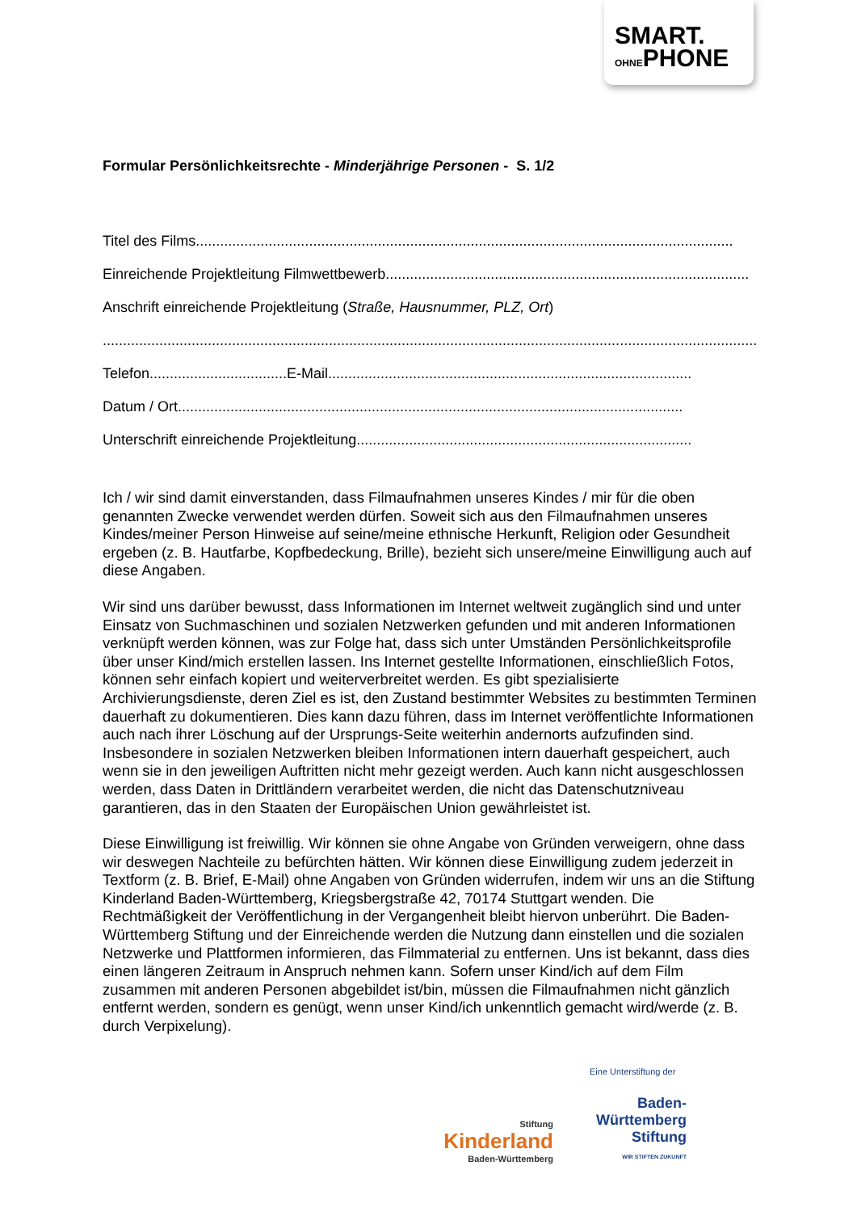SMART.
OHNEPHONE
Formular Persönlichkeitsrechte - Minderjährige Personen - S. 1/2
Titel des Films.....................................................................................................................................
Einreichende Projektleitung Filmwettbewerb..........................................................................................
Anschrift einreichende Projektleitung (Straße, Hausnummer, PLZ, Ort)
....................................................................................................................................................................
Telefon..................................E-Mail..........................................................................................
Datum / Ort.............................................................................................................................
Unterschrift einreichende Projektleitung...................................................................................
Ich / wir sind damit einverstanden, dass Filmaufnahmen unseres Kindes / mir für die oben genannten Zwecke verwendet werden dürfen. Soweit sich aus den Filmaufnahmen unseres Kindes/meiner Person Hinweise auf seine/meine ethnische Herkunft, Religion oder Gesundheit ergeben (z. B. Hautfarbe, Kopfbedeckung, Brille), bezieht sich unsere/meine Einwilligung auch auf diese Angaben.
Wir sind uns darüber bewusst, dass Informationen im Internet weltweit zugänglich sind und unter Einsatz von Suchmaschinen und sozialen Netzwerken gefunden und mit anderen Informationen verknüpft werden können, was zur Folge hat, dass sich unter Umständen Persönlichkeitsprofile über unser Kind/mich erstellen lassen. Ins Internet gestellte Informationen, einschließlich Fotos, können sehr einfach kopiert und weiterverbreitet werden. Es gibt spezialisierte Archivierungsdienste, deren Ziel es ist, den Zustand bestimmter Websites zu bestimmten Terminen dauerhaft zu dokumentieren. Dies kann dazu führen, dass im Internet veröffentlichte Informationen auch nach ihrer Löschung auf der Ursprungs-Seite weiterhin andernorts aufzufinden sind. Insbesondere in sozialen Netzwerken bleiben Informationen intern dauerhaft gespeichert, auch wenn sie in den jeweiligen Auftritten nicht mehr gezeigt werden. Auch kann nicht ausgeschlossen werden, dass Daten in Drittländern verarbeitet werden, die nicht das Datenschutzniveau garantieren, das in den Staaten der Europäischen Union gewährleistet ist.
Diese Einwilligung ist freiwillig. Wir können sie ohne Angabe von Gründen verweigern, ohne dass wir deswegen Nachteile zu befürchten hätten. Wir können diese Einwilligung zudem jederzeit in Textform (z. B. Brief, E-Mail) ohne Angaben von Gründen widerrufen, indem wir uns an die Stiftung Kinderland Baden-Württemberg, Kriegsbergstraße 42, 70174 Stuttgart wenden. Die Rechtmäßigkeit der Veröffentlichung in der Vergangenheit bleibt hiervon unberührt. Die Baden-Württemberg Stiftung und der Einreichende werden die Nutzung dann einstellen und die sozialen Netzwerke und Plattformen informieren, das Filmmaterial zu entfernen. Uns ist bekannt, dass dies einen längeren Zeitraum in Anspruch nehmen kann. Sofern unser Kind/ich auf dem Film zusammen mit anderen Personen abgebildet ist/bin, müssen die Filmaufnahmen nicht gänzlich entfernt werden, sondern es genügt, wenn unser Kind/ich unkenntlich gemacht wird/werde (z. B. durch Verpixelung).
Eine Unterstiftung der
Stiftung
Kinderland
Baden-Württemberg
Baden-
Württemberg
Stiftung
WIR STIFTEN ZUKUNFT